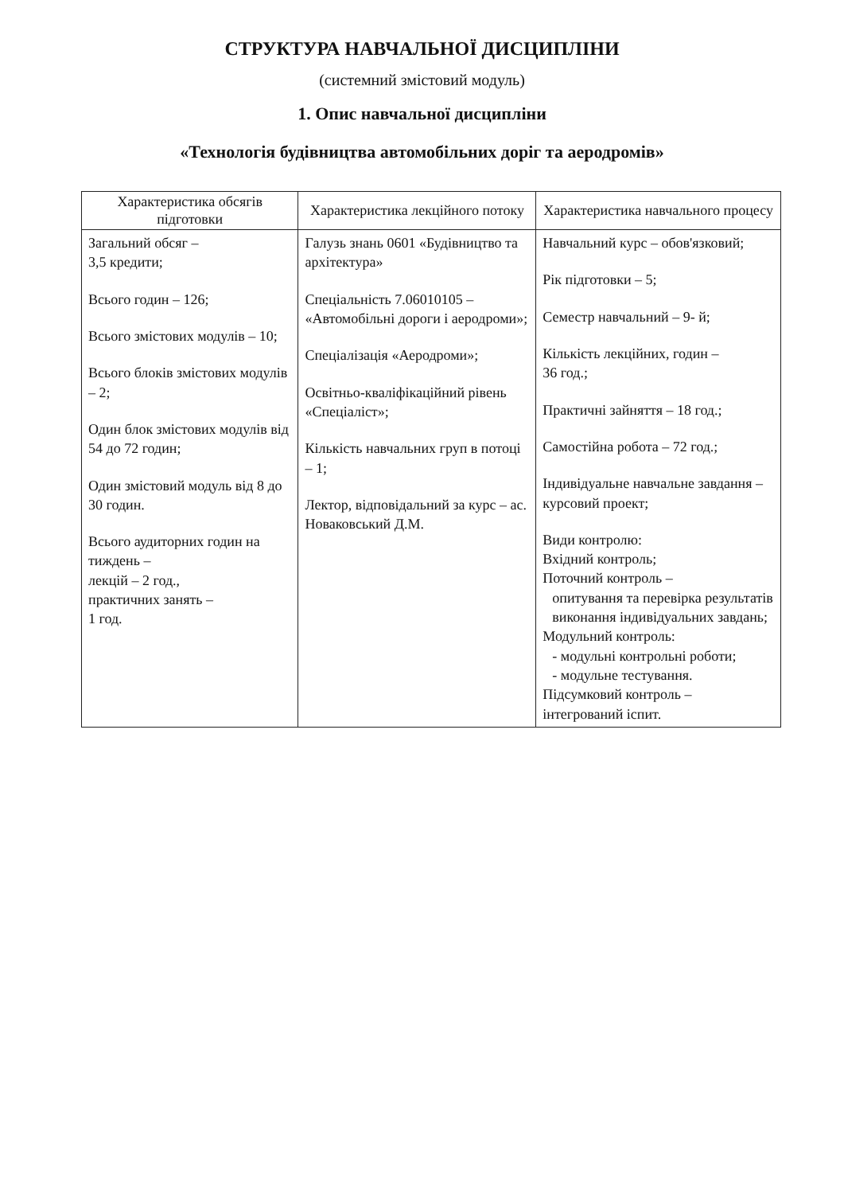СТРУКТУРА НАВЧАЛЬНОЇ ДИСЦИПЛІНИ
(системний змістовий модуль)
1. Опис навчальної дисципліни
«Технологія будівництва автомобільних доріг та аеродромів»
| Характеристика обсягів підготовки | Характеристика лекційного потоку | Характеристика навчального процесу |
| --- | --- | --- |
| Загальний обсяг – 3,5 кредити; Всього годин – 126; Всього змістових модулів – 10; Всього блоків змістових модулів – 2; Один блок змістових модулів від 54 до 72 годин; Один змістовий модуль від 8 до 30 годин. Всього аудиторних годин на тиждень – лекцій – 2 год., практичних занять – 1 год. | Галузь знань 0601 «Будівництво та архітектура» Спеціальність 7.06010105 – «Автомобільні дороги і аеродроми»; Спеціалізація «Аеродроми»; Освітньо-кваліфікаційний рівень «Спеціаліст»; Кількість навчальних груп в потоці – 1; Лектор, відповідальний за курс – ас. Новаковський Д.М. | Навчальний курс – обов'язковий; Рік підготовки – 5; Семестр навчальний – 9- й; Кількість лекційних, годин – 36 год.; Практичні зайняття – 18 год.; Самостійна робота – 72 год.; Індивідуальне навчальне завдання – курсовий проект; Види контролю: Вхідний контроль; Поточний контроль – опитування та перевірка результатів виконання індивідуальних завдань; Модульний контроль: - модульні контрольні роботи; - модульне тестування. Підсумковий контроль – інтегрований іспит. |